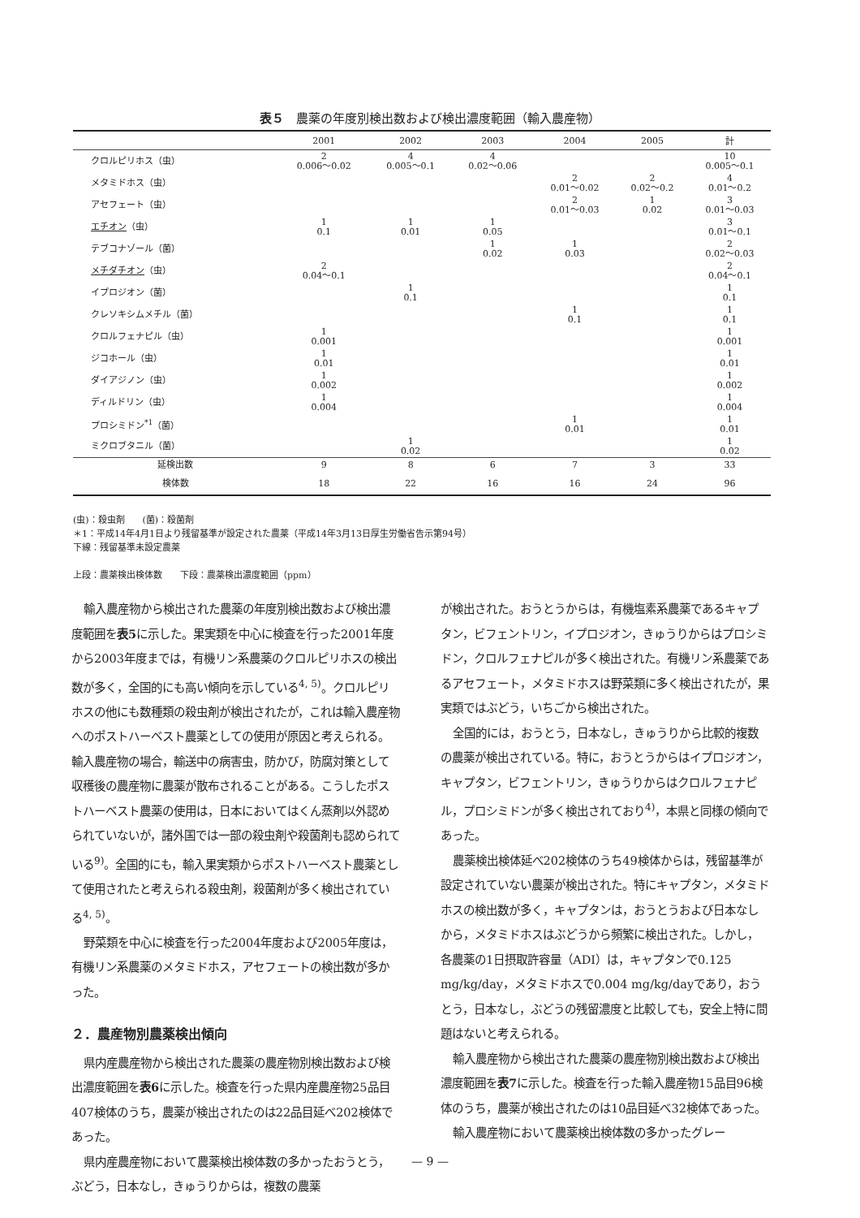表５　農薬の年度別検出数および検出濃度範囲（輸入農産物）
| | 2001 | 2002 | 2003 | 2004 | 2005 | 計 |
| --- | --- | --- | --- | --- | --- | --- |
| クロルピリホス（虫） | 2 0.006〜0.02 | 4 0.005〜0.1 | 4 0.02〜0.06 | | | 10 0.005〜0.1 |
| メタミドホス（虫） | | | | 2 0.01〜0.02 | 2 0.02〜0.2 | 4 0.01〜0.2 |
| アセフェート（虫） | | | | 2 0.01〜0.03 | 1 0.02 | 3 0.01〜0.03 |
| エチオン （虫） | 1 0.1 | 1 0.01 | 1 0.05 | | | 3 0.01〜0.1 |
| テブコナゾール（菌） | | | 1 0.02 | 1 0.03 | | 2 0.02〜0.03 |
| メチダチオン （虫） | 2 0.04〜0.1 | | | | | 2 0.04〜0.1 |
| イプロジオン（菌） | | 1 0.1 | | | | 1 0.1 |
| クレソキシムメチル（菌） | | | | 1 0.1 | | 1 0.1 |
| クロルフェナピル（虫） | 1 0.001 | | | | | 1 0.001 |
| ジコホール（虫） | 1 0.01 | | | | | 1 0.01 |
| ダイアジノン（虫） | 1 0.002 | | | | | 1 0.002 |
| ディルドリン（虫） | 1 0.004 | | | | | 1 0.004 |
| プロシミドン<sup>*1</sup>（菌） | | | | 1 0.01 | | 1 0.01 |
| ミクロブタニル（菌） | | 1 0.02 | | | | 1 0.02 |
| 延検出数 | 9 | 8 | 6 | 7 | 3 | 33 |
| 検体数 | 18 | 22 | 16 | 16 | 24 | 96 |
(虫)：殺虫剤　　(菌)：殺菌剤
＊1：平成14年4月1日より残留基準が設定された農薬（平成14年3月13日厚生労働省告示第94号）
下線：残留基準未設定農薬
上段：農薬検出検体数　　下段：農薬検出濃度範囲（ppm）
輸入農産物から検出された農薬の年度別検出数および検出濃度範囲を表5に示した。果実類を中心に検査を行った2001年度から2003年度までは，有機リン系農薬のクロルピリホスの検出数が多く，全国的にも高い傾向を示している<sup>4, 5)</sup>。クロルピリホスの他にも数種類の殺虫剤が検出されたが，これは輸入農産物へのポストハーベスト農薬としての使用が原因と考えられる。輸入農産物の場合，輸送中の病害虫，防かび，防腐対策として収穫後の農産物に農薬が散布されることがある。こうしたポストハーベスト農薬の使用は，日本においてはくん蒸剤以外認められていないが，諸外国では一部の殺虫剤や殺菌剤も認められている<sup>9)</sup>。全国的にも，輸入果実類からポストハーベスト農薬として使用されたと考えられる殺虫剤，殺菌剤が多く検出されている<sup>4, 5)</sup>。
野菜類を中心に検査を行った2004年度および2005年度は，有機リン系農薬のメタミドホス，アセフェートの検出数が多かった。
２．農産物別農薬検出傾向
県内産農産物から検出された農薬の農産物別検出数および検出濃度範囲を表6に示した。検査を行った県内産農産物25品目407検体のうち，農薬が検出されたのは22品目延べ202検体であった。
県内産農産物において農薬検出検体数の多かったおうとう，ぶどう，日本なし，きゅうりからは，複数の農薬
が検出された。おうとうからは，有機塩素系農薬であるキャプタン，ビフェントリン，イプロジオン，きゅうりからはプロシミドン，クロルフェナピルが多く検出された。有機リン系農薬であるアセフェート，メタミドホスは野菜類に多く検出されたが，果実類ではぶどう，いちごから検出された。
全国的には，おうとう，日本なし，きゅうりから比較的複数の農薬が検出されている。特に，おうとうからはイプロジオン，キャプタン，ビフェントリン，きゅうりからはクロルフェナピル，プロシミドンが多く検出されており<sup>4)</sup>，本県と同様の傾向であった。
農薬検出検体延べ202検体のうち49検体からは，残留基準が設定されていない農薬が検出された。特にキャプタン，メタミドホスの検出数が多く，キャプタンは，おうとうおよび日本なしから，メタミドホスはぶどうから頻繁に検出された。しかし，各農薬の1日摂取許容量（ADI）は，キャプタンで0.125 mg/kg/day，メタミドホスで0.004 mg/kg/dayであり，おうとう，日本なし，ぶどうの残留濃度と比較しても，安全上特に問題はないと考えられる。
輸入農産物から検出された農薬の農産物別検出数および検出濃度範囲を表7に示した。検査を行った輸入農産物15品目96検体のうち，農薬が検出されたのは10品目延べ32検体であった。
輸入農産物において農薬検出検体数の多かったグレー
— 9 —